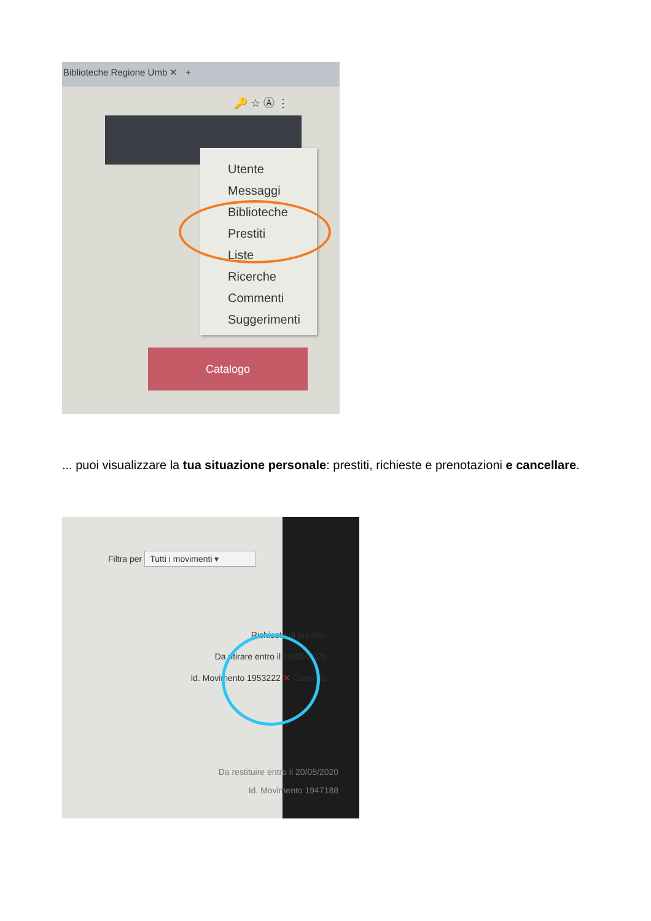Biblioteche Regione Umb ✕ +
🔑 ☆ Ⓐ ⋮
Utente
Messaggi
Biblioteche
Prestiti
Liste
Ricerche
Commenti
Suggerimenti
Catalogo
... puoi visualizzare la tua situazione personale: prestiti, richieste e prenotazioni e cancellare.
Filtra per Tutti i movimenti ▾
Richiesta di prestito
Da ritirare entro il 20/05/2020
Id. Movimento 1953222 ✕ Cancella
Da restituire entro il 20/05/2020
Id. Movimento 1947188